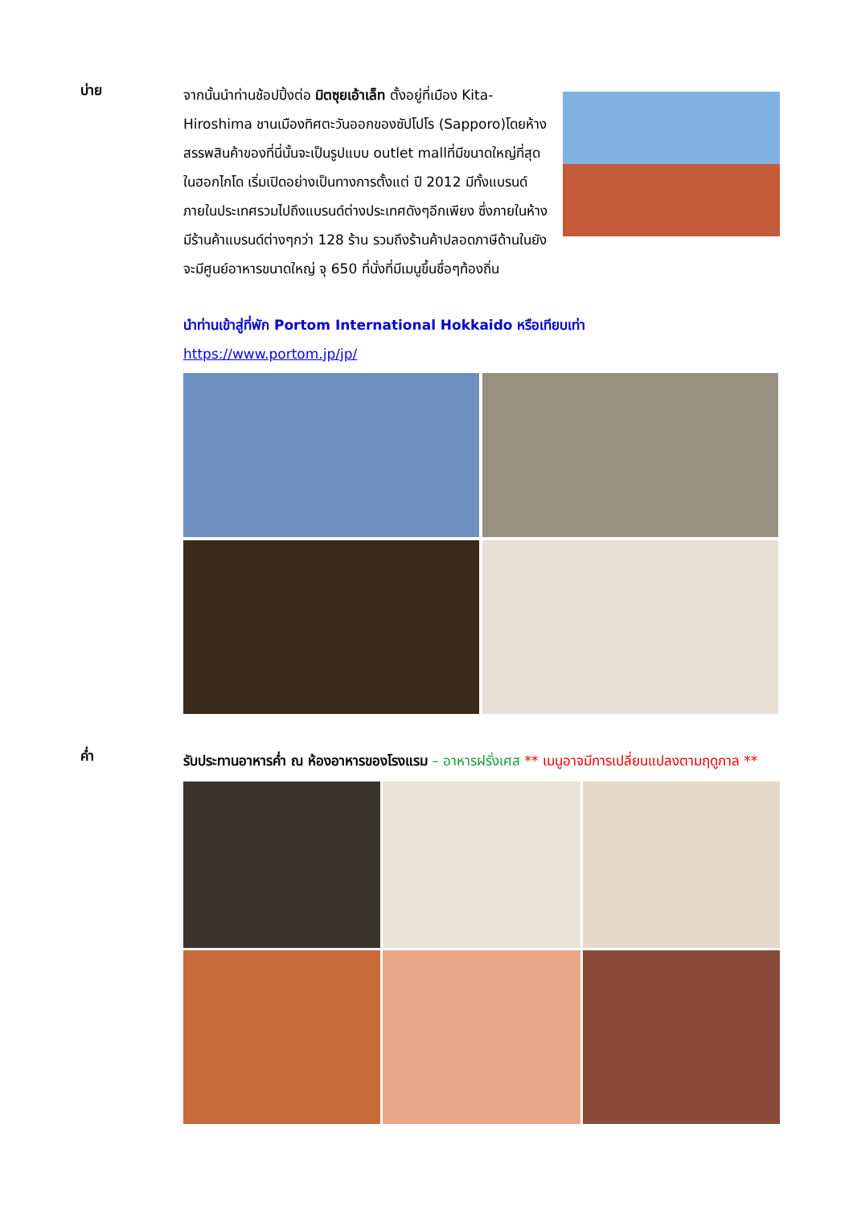บ่าย
จากนั้นนำท่านช้อปปิ้งต่อ มิตซุยเอ้าเล็ท ตั้งอยู่ที่เมือง Kita-Hiroshima ชานเมืองทิศตะวันออกของซัปโปโร (Sapporo)โดยห้างสรรพสินค้าของที่นี่นั้นจะเป็นรูปแบบ outlet mallที่มีขนาดใหญ่ที่สุดในฮอกไกโด เริ่มเปิดอย่างเป็นทางการตั้งแต่ ปี 2012 มีทั้งแบรนด์ภายในประเทศรวมไปถึงแบรนด์ต่างประเทศดังๆอีกเพียง ซึ่งภายในห้างมีร้านค้าแบรนด์ต่างๆกว่า 128 ร้าน รวมถึงร้านค้าปลอดภาษีด้านในยังจะมีศูนย์อาหารขนาดใหญ่ จุ 650 ที่นั่งที่มีเมนูขึ้นชื่อๆท้องถิ่น
นำท่านเข้าสู่ที่พัก Portom International Hokkaido หรือเทียบเท่า
https://www.portom.jp/jp/
ค่ำ
รับประทานอาหารค่ำ ณ ห้องอาหารของโรงแรม – อาหารฝรั่งเศส ** เมนูอาจมีการเปลี่ยนแปลงตามฤดูกาล **